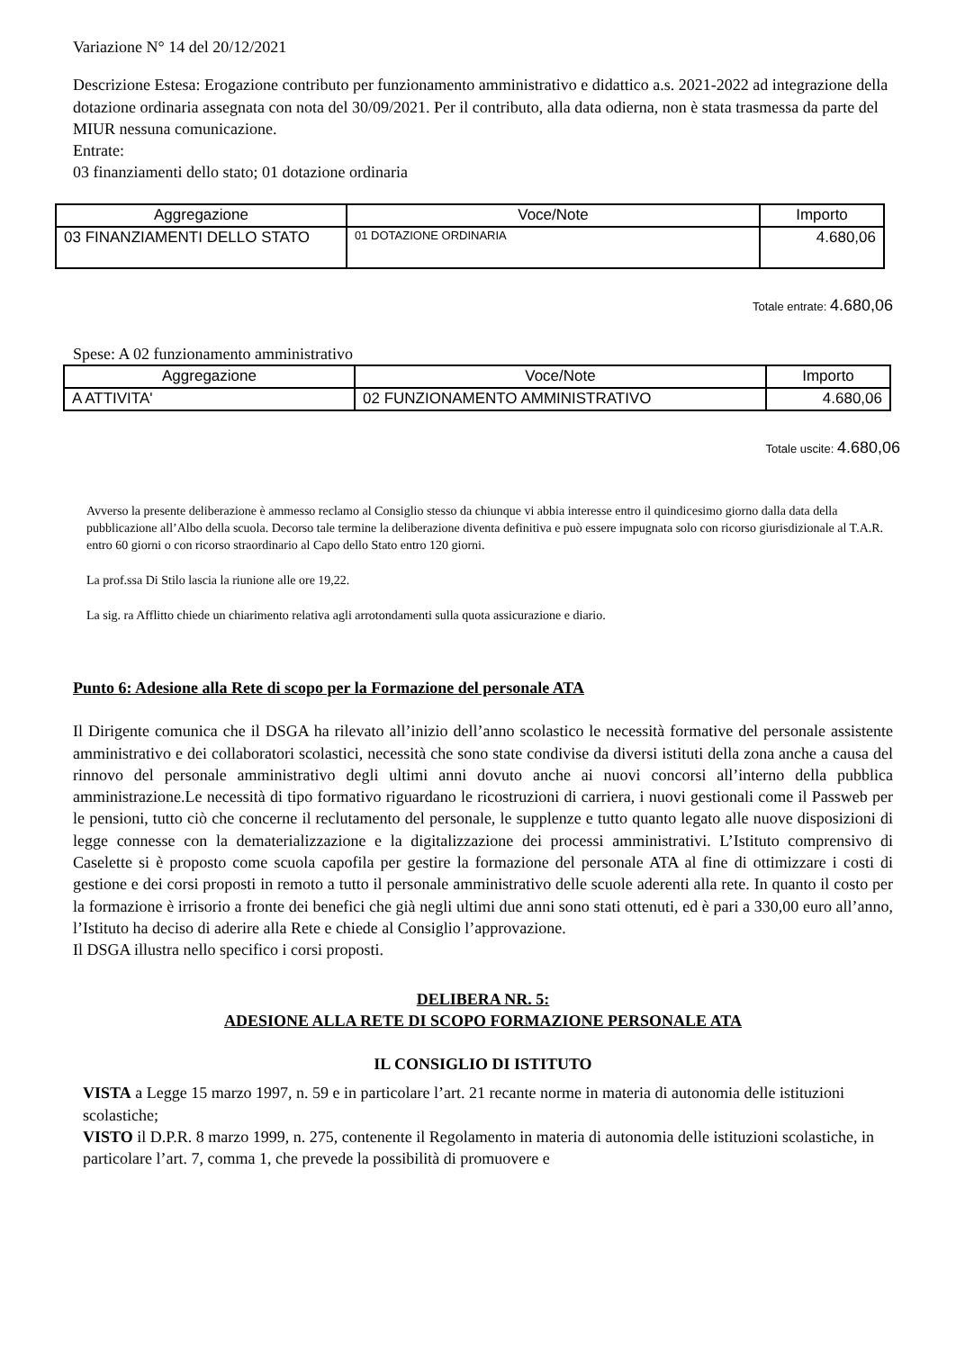Variazione N° 14 del 20/12/2021
Descrizione Estesa: Erogazione contributo per funzionamento amministrativo e didattico a.s. 2021-2022 ad integrazione della dotazione ordinaria assegnata con nota del 30/09/2021. Per il contributo, alla data odierna, non è stata trasmessa da parte del MIUR nessuna comunicazione.
Entrate:
03 finanziamenti dello stato; 01 dotazione ordinaria
| Aggregazione | Voce/Note | Importo |
| --- | --- | --- |
| 03 FINANZIAMENTI DELLO STATO | 01 DOTAZIONE ORDINARIA | 4.680,06 |
Totale entrate: 4.680,06
Spese: A 02 funzionamento amministrativo
| Aggregazione | Voce/Note | Importo |
| --- | --- | --- |
| A ATTIVITA' | 02 FUNZIONAMENTO AMMINISTRATIVO | 4.680,06 |
Totale uscite: 4.680,06
Avverso la presente deliberazione è ammesso reclamo al Consiglio stesso da chiunque vi abbia interesse entro il quindicesimo giorno dalla data della pubblicazione all’Albo della scuola. Decorso tale termine la deliberazione diventa definitiva e può essere impugnata solo con ricorso giurisdizionale al T.A.R. entro 60 giorni o con ricorso straordinario al Capo dello Stato entro 120 giorni.
La prof.ssa Di Stilo lascia la riunione alle ore 19,22.
La sig. ra Afflitto chiede un chiarimento relativa agli arrotondamenti sulla quota assicurazione e diario.
Punto 6: Adesione alla Rete di scopo per la Formazione del personale ATA
Il Dirigente comunica che il DSGA ha rilevato all’inizio dell’anno scolastico le necessità formative del personale assistente amministrativo e dei collaboratori scolastici, necessità che sono state condivise da diversi istituti della zona anche a causa del rinnovo del personale amministrativo degli ultimi anni dovuto anche ai nuovi concorsi all’interno della pubblica amministrazione.Le necessità di tipo formativo riguardano le ricostruzioni di carriera, i nuovi gestionali come il Passweb per le pensioni, tutto ciò che concerne il reclutamento del personale, le supplenze e tutto quanto legato alle nuove disposizioni di legge connesse con la dematerializzazione e la digitalizzazione dei processi amministrativi. L’Istituto comprensivo di Caselette si è proposto come scuola capofila per gestire la formazione del personale ATA al fine di ottimizzare i costi di gestione e dei corsi proposti in remoto a tutto il personale amministrativo delle scuole aderenti alla rete. In quanto il costo per la formazione è irrisorio a fronte dei benefici che già negli ultimi due anni sono stati ottenuti, ed è pari a 330,00 euro all’anno, l’Istituto ha deciso di aderire alla Rete e chiede al Consiglio l’approvazione.
Il DSGA illustra nello specifico i corsi proposti.
DELIBERA NR. 5:
ADESIONE ALLA RETE DI SCOPO FORMAZIONE PERSONALE ATA
IL CONSIGLIO DI ISTITUTO
VISTA a Legge 15 marzo 1997, n. 59 e in particolare l’art. 21 recante norme in materia di autonomia delle istituzioni scolastiche;
VISTO il D.P.R. 8 marzo 1999, n. 275, contenente il Regolamento in materia di autonomia delle istituzioni scolastiche, in particolare l’art. 7, comma 1, che prevede la possibilità di promuovere e